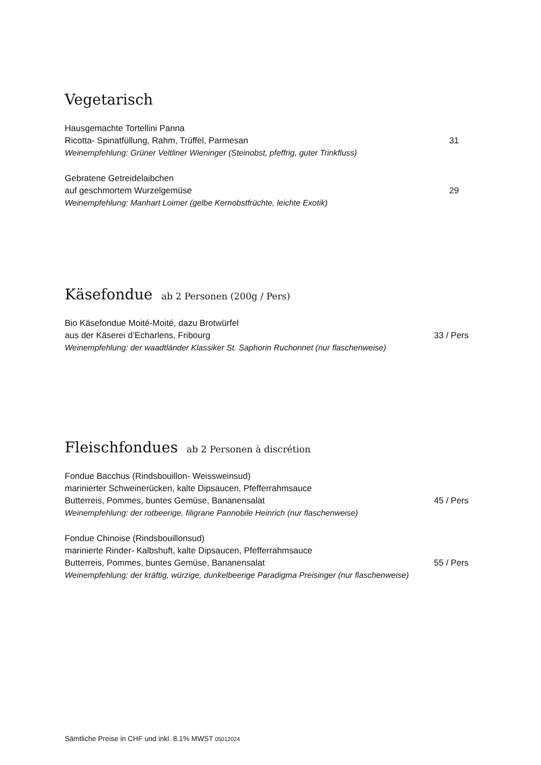Vegetarisch
Hausgemachte Tortellini Panna
Ricotta- Spinatfüllung, Rahm, Trüffel, Parmesan 31
Weinempfehlung: Grüner Veltliner Wieninger (Steinobst, pfeffrig, guter Trinkfluss)
Gebratene Getreidelaibchen
auf geschmortem Wurzelgemüse 29
Weinempfehlung: Manhart Loimer (gelbe Kernobstfrüchte, leichte Exotik)
Käsefondue ab 2 Personen (200g / Pers)
Bio Käsefondue Moité-Moité, dazu Brotwürfel
aus der Käserei d’Echarlens, Fribourg 33 / Pers
Weinempfehlung: der waadtländer Klassiker St. Saphorin Ruchonnet (nur flaschenweise)
Fleischfondues ab 2 Personen à discrétion
Fondue Bacchus (Rindsbouillon- Weissweinsud)
marinierter Schweinerücken, kalte Dipsaucen, Pfefferrahmsauce
Butterreis, Pommes, buntes Gemüse, Bananensalat 45 / Pers
Weinempfehlung: der rotbeerige, filigrane Pannobile Heinrich (nur flaschenweise)
Fondue Chinoise (Rindsbouillonsud)
marinierte Rinder- Kalbshuft, kalte Dipsaucen, Pfefferrahmsauce
Butterreis, Pommes, buntes Gemüse, Bananensalat 55 / Pers
Weinempfehlung: der kräftig, würzige, dunkelbeerige Paradigma Preisinger (nur flaschenweise)
Sämtliche Preise in CHF und inkl. 8.1% MWST 05012024